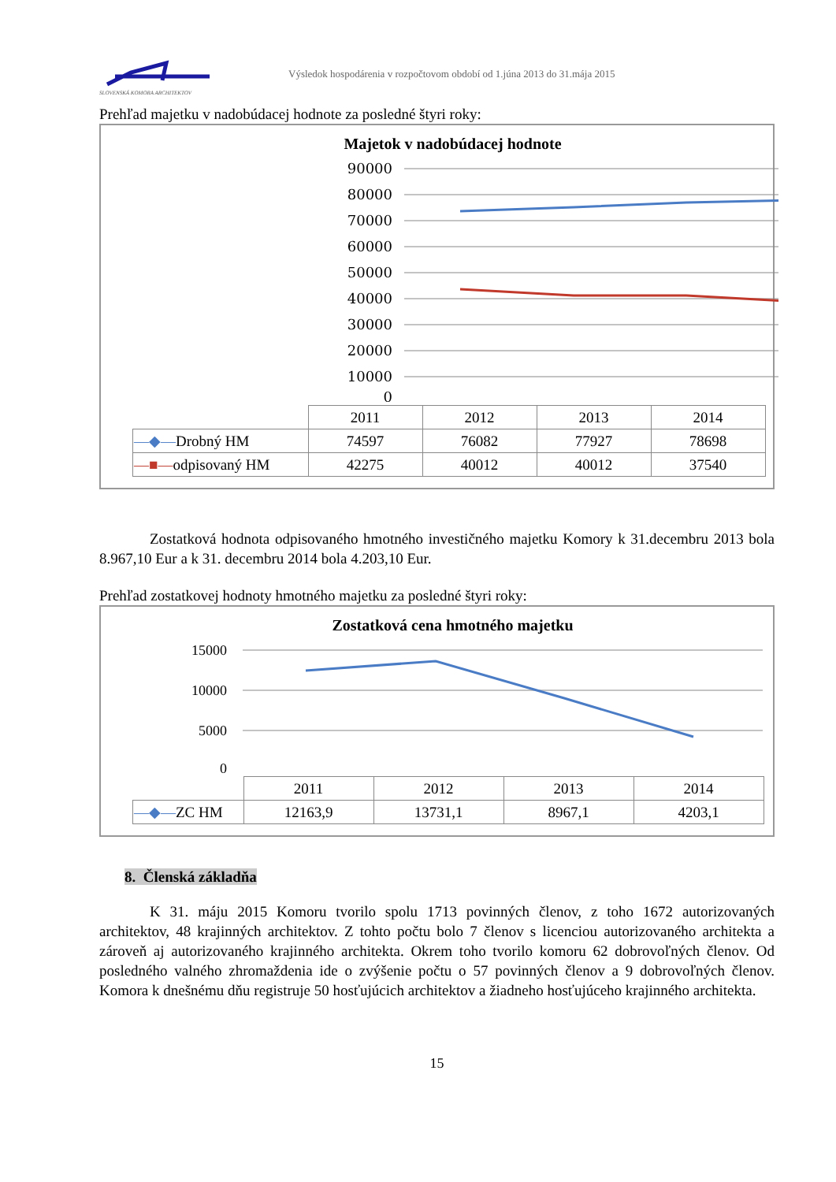SLOVENSKÁ KOMORA ARCHITEKTOV
Výsledok hospodárenia v rozpočtovom období od 1.júna 2013 do 31.mája 2015
Prehľad majetku v nadobúdacej hodnote za posledné štyri roky:
Majetok v nadobúdacej hodnote
90000
80000
70000
60000
50000
40000
30000
20000
10000
0
| | 2011 | 2012 | 2013 | 2014 |
| —◆— Drobný HM | 74597 | 76082 | 77927 | 78698 |
| —■— odpisovaný HM | 42275 | 40012 | 40012 | 37540 |
Zostatková hodnota odpisovaného hmotného investičného majetku Komory k 31.decembru 2013 bola 8.967,10 Eur a k 31. decembru 2014 bola 4.203,10 Eur.
Prehľad zostatkovej hodnoty hmotného majetku za posledné štyri roky:
Zostatková cena hmotného majetku
15000
10000
5000
0
| | 2011 | 2012 | 2013 | 2014 |
| —◆— ZC HM | 12163,9 | 13731,1 | 8967,1 | 4203,1 |
8. Členská základňa
K 31. máju 2015 Komoru tvorilo spolu 1713 povinných členov, z toho 1672 autorizovaných architektov, 48 krajinných architektov. Z tohto počtu bolo 7 členov s licenciou autorizovaného architekta a zároveň aj autorizovaného krajinného architekta. Okrem toho tvorilo komoru 62 dobrovoľných členov. Od posledného valného zhromaždenia ide o zvýšenie počtu o 57 povinných členov a 9 dobrovoľných členov. Komora k dnešnému dňu registruje 50 hosťujúcich architektov a žiadneho hosťujúceho krajinného architekta.
15